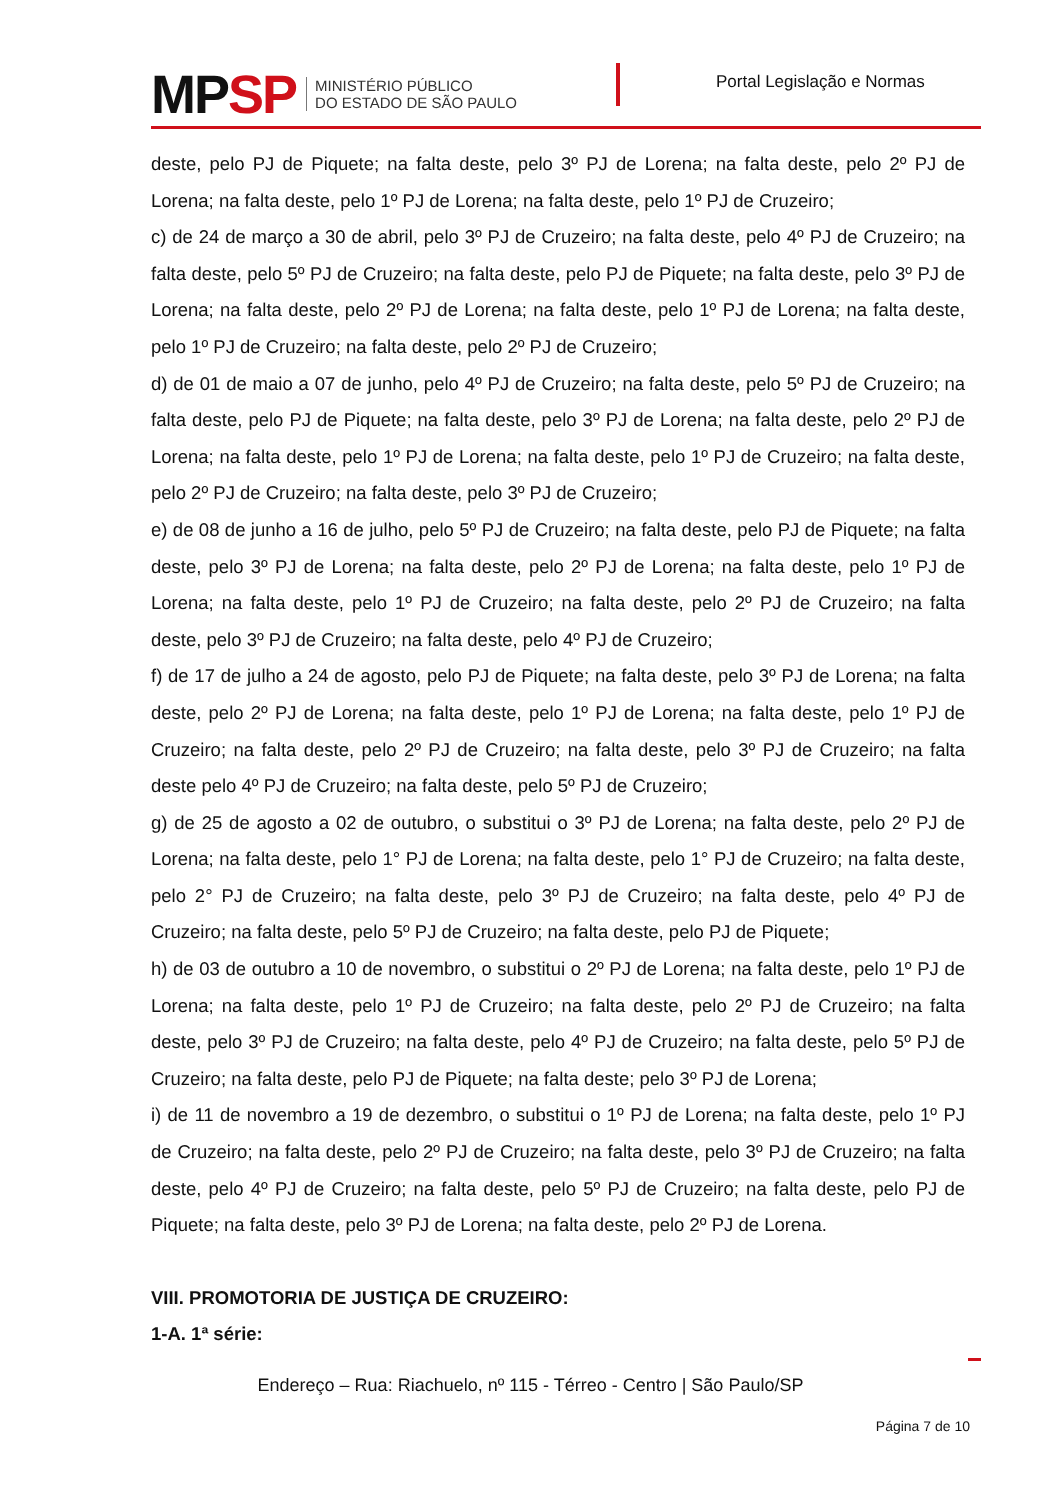MPSP
MINISTÉRIO PÚBLICO
DO ESTADO DE SÃO PAULO
Portal Legislação e Normas
deste, pelo PJ de Piquete; na falta deste, pelo 3º PJ de Lorena; na falta deste, pelo 2º PJ de Lorena; na falta deste, pelo 1º PJ de Lorena; na falta deste, pelo 1º PJ de Cruzeiro;
c) de 24 de março a 30 de abril, pelo 3º PJ de Cruzeiro; na falta deste, pelo 4º PJ de Cruzeiro; na falta deste, pelo 5º PJ de Cruzeiro; na falta deste, pelo PJ de Piquete; na falta deste, pelo 3º PJ de Lorena; na falta deste, pelo 2º PJ de Lorena; na falta deste, pelo 1º PJ de Lorena; na falta deste, pelo 1º PJ de Cruzeiro; na falta deste, pelo 2º PJ de Cruzeiro;
d) de 01 de maio a 07 de junho, pelo 4º PJ de Cruzeiro; na falta deste, pelo 5º PJ de Cruzeiro; na falta deste, pelo PJ de Piquete; na falta deste, pelo 3º PJ de Lorena; na falta deste, pelo 2º PJ de Lorena; na falta deste, pelo 1º PJ de Lorena; na falta deste, pelo 1º PJ de Cruzeiro; na falta deste, pelo 2º PJ de Cruzeiro; na falta deste, pelo 3º PJ de Cruzeiro;
e) de 08 de junho a 16 de julho, pelo 5º PJ de Cruzeiro; na falta deste, pelo PJ de Piquete; na falta deste, pelo 3º PJ de Lorena; na falta deste, pelo 2º PJ de Lorena; na falta deste, pelo 1º PJ de Lorena; na falta deste, pelo 1º PJ de Cruzeiro; na falta deste, pelo 2º PJ de Cruzeiro; na falta deste, pelo 3º PJ de Cruzeiro; na falta deste, pelo 4º PJ de Cruzeiro;
f) de 17 de julho a 24 de agosto, pelo PJ de Piquete; na falta deste, pelo 3º PJ de Lorena; na falta deste, pelo 2º PJ de Lorena; na falta deste, pelo 1º PJ de Lorena; na falta deste, pelo 1º PJ de Cruzeiro; na falta deste, pelo 2º PJ de Cruzeiro; na falta deste, pelo 3º PJ de Cruzeiro; na falta deste pelo 4º PJ de Cruzeiro; na falta deste, pelo 5º PJ de Cruzeiro;
g) de 25 de agosto a 02 de outubro, o substitui o 3º PJ de Lorena; na falta deste, pelo 2º PJ de Lorena; na falta deste, pelo 1° PJ de Lorena; na falta deste, pelo 1° PJ de Cruzeiro; na falta deste, pelo 2° PJ de Cruzeiro; na falta deste, pelo 3º PJ de Cruzeiro; na falta deste, pelo 4º PJ de Cruzeiro; na falta deste, pelo 5º PJ de Cruzeiro; na falta deste, pelo PJ de Piquete;
h) de 03 de outubro a 10 de novembro, o substitui o 2º PJ de Lorena; na falta deste, pelo 1º PJ de Lorena; na falta deste, pelo 1º PJ de Cruzeiro; na falta deste, pelo 2º PJ de Cruzeiro; na falta deste, pelo 3º PJ de Cruzeiro; na falta deste, pelo 4º PJ de Cruzeiro; na falta deste, pelo 5º PJ de Cruzeiro; na falta deste, pelo PJ de Piquete; na falta deste; pelo 3º PJ de Lorena;
i) de 11 de novembro a 19 de dezembro, o substitui o 1º PJ de Lorena; na falta deste, pelo 1º PJ de Cruzeiro; na falta deste, pelo 2º PJ de Cruzeiro; na falta deste, pelo 3º PJ de Cruzeiro; na falta deste, pelo 4º PJ de Cruzeiro; na falta deste, pelo 5º PJ de Cruzeiro; na falta deste, pelo PJ de Piquete; na falta deste, pelo 3º PJ de Lorena; na falta deste, pelo 2º PJ de Lorena.
VIII. PROMOTORIA DE JUSTIÇA DE CRUZEIRO:
1-A. 1ª série:
Endereço – Rua: Riachuelo, nº 115 - Térreo - Centro | São Paulo/SP
Página 7 de 10